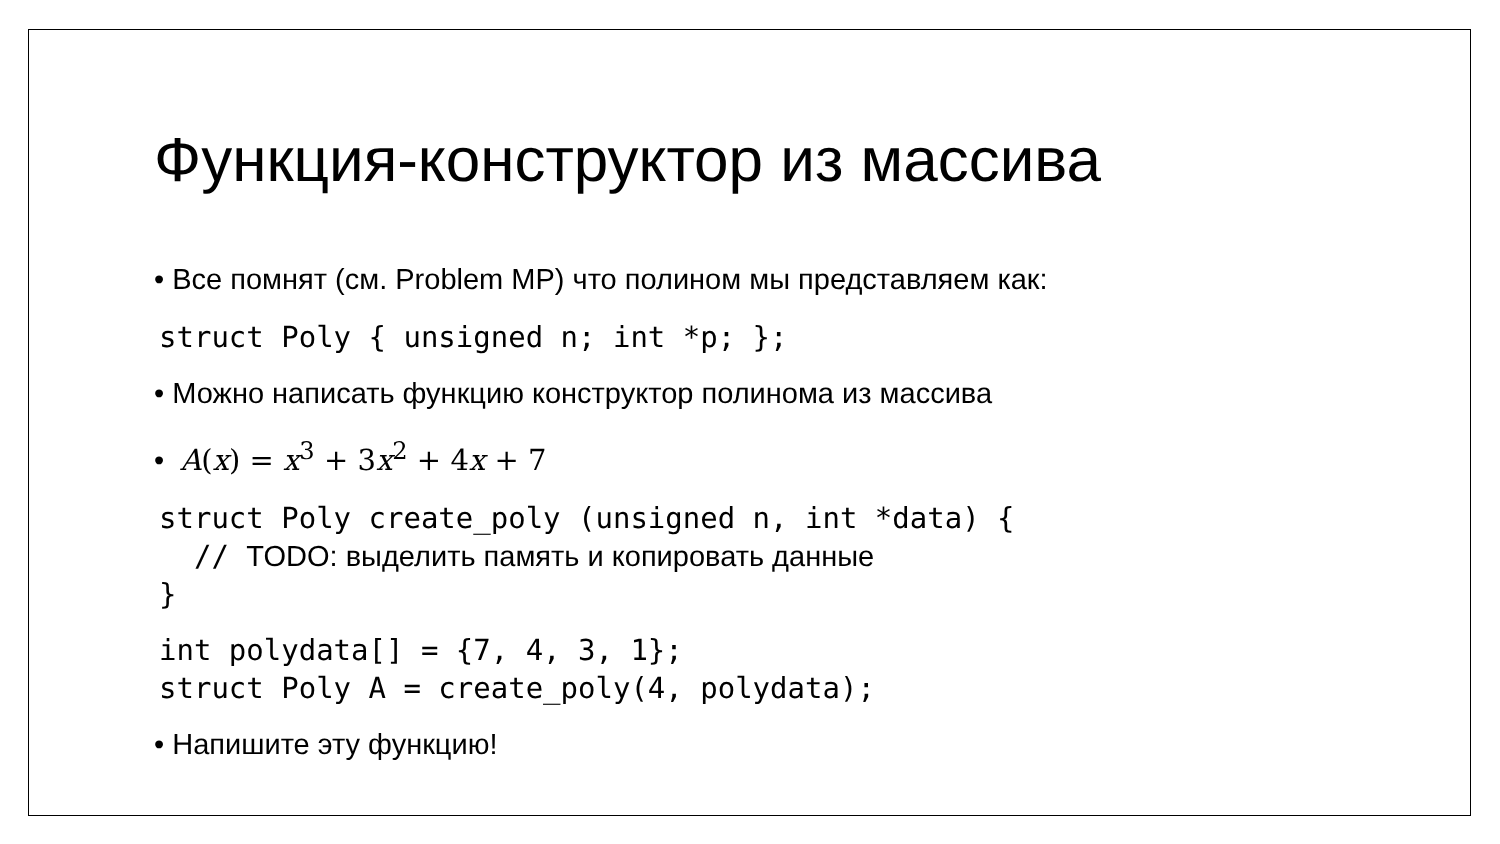Функция-конструктор из массива
• Все помнят (см. Problem MP) что полином мы представляем как:
struct Poly { unsigned n; int *p; };
• Можно написать функцию конструктор полинома из массива
• A(x) = x<sup>3</sup> + 3x<sup>2</sup> + 4x + 7
struct Poly create_poly (unsigned n, int *data) {
  // TODO: выделить память и копировать данные
}
int polydata[] = {7, 4, 3, 1};
struct Poly A = create_poly(4, polydata);
• Напишите эту функцию!